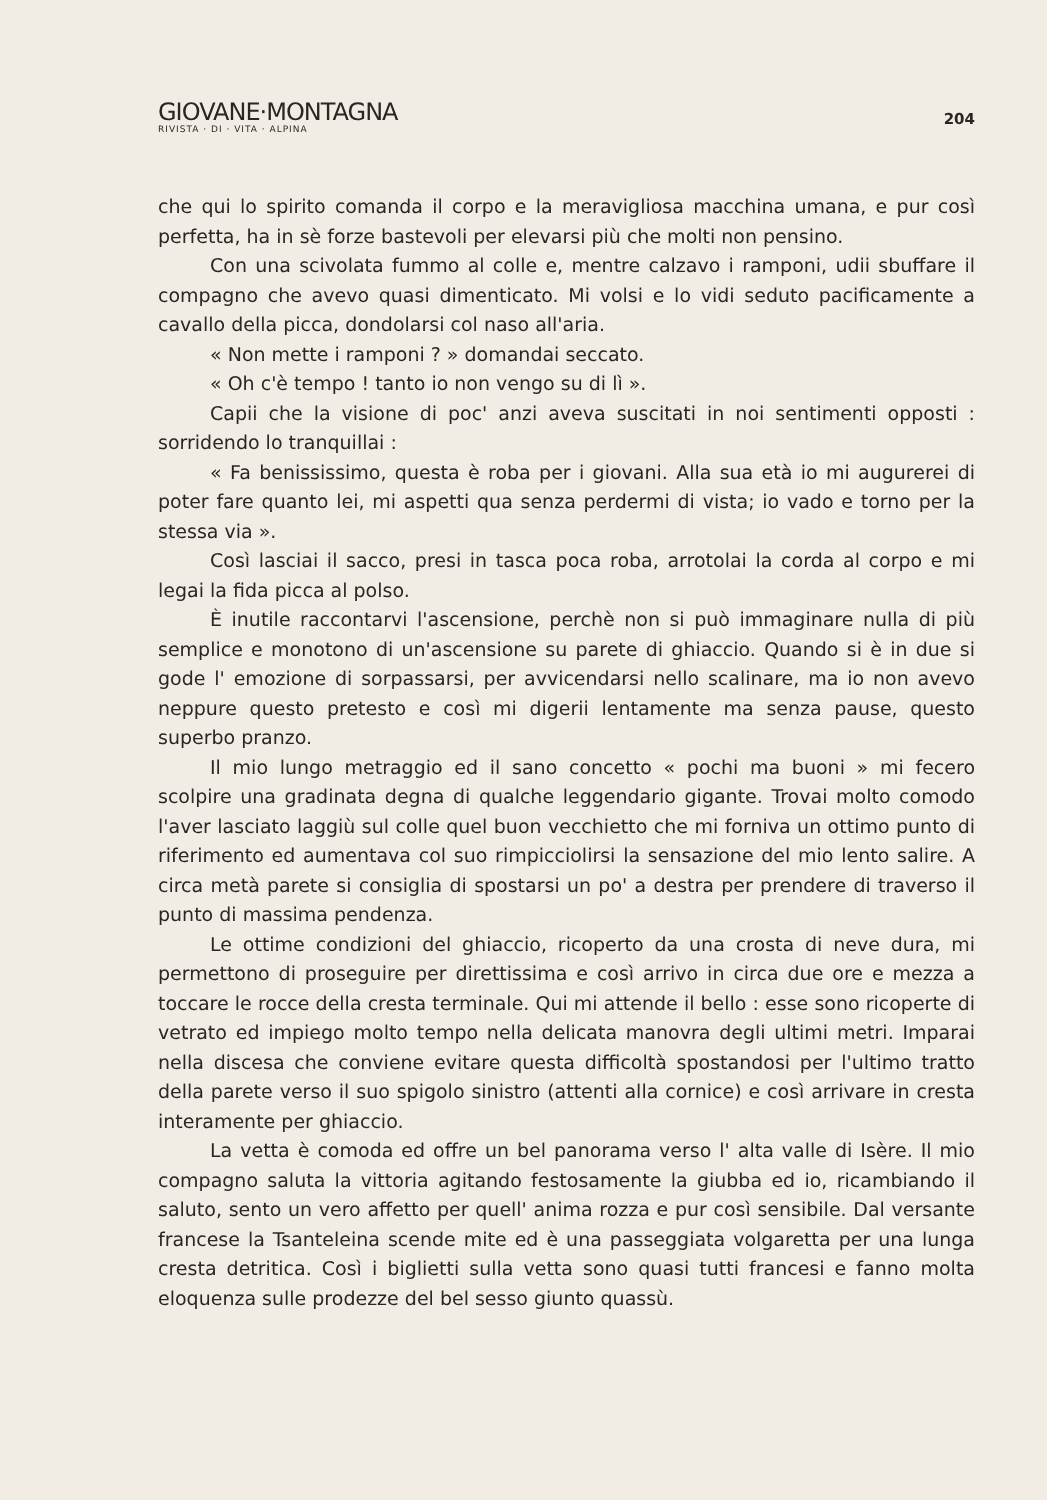GIOVANE·MONTAGNA
RIVISTA · DI · VITA · ALPINA
204
che qui lo spirito comanda il corpo e la meravigliosa macchina umana, e pur così perfetta, ha in sè forze bastevoli per elevarsi più che molti non pensino.
Con una scivolata fummo al colle e, mentre calzavo i ramponi, udii sbuffare il compagno che avevo quasi dimenticato. Mi volsi e lo vidi seduto pacificamente a cavallo della picca, dondolarsi col naso all'aria.
« Non mette i ramponi ? » domandai seccato.
« Oh c'è tempo ! tanto io non vengo su di lì ».
Capii che la visione di poc' anzi aveva suscitati in noi sentimenti opposti : sorridendo lo tranquillai :
« Fa benississimo, questa è roba per i giovani. Alla sua età io mi augurerei di poter fare quanto lei, mi aspetti qua senza perdermi di vista; io vado e torno per la stessa via ».
Così lasciai il sacco, presi in tasca poca roba, arrotolai la corda al corpo e mi legai la fida picca al polso.
È inutile raccontarvi l'ascensione, perchè non si può immaginare nulla di più semplice e monotono di un'ascensione su parete di ghiaccio. Quando si è in due si gode l' emozione di sorpassarsi, per avvicendarsi nello scalinare, ma io non avevo neppure questo pretesto e così mi digerii lentamente ma senza pause, questo superbo pranzo.
Il mio lungo metraggio ed il sano concetto « pochi ma buoni » mi fecero scolpire una gradinata degna di qualche leggendario gigante. Trovai molto comodo l'aver lasciato laggiù sul colle quel buon vecchietto che mi forniva un ottimo punto di riferimento ed aumentava col suo rimpicciolirsi la sensazione del mio lento salire. A circa metà parete si consiglia di spostarsi un po' a destra per prendere di traverso il punto di massima pendenza.
Le ottime condizioni del ghiaccio, ricoperto da una crosta di neve dura, mi permettono di proseguire per direttissima e così arrivo in circa due ore e mezza a toccare le rocce della cresta terminale. Qui mi attende il bello : esse sono ricoperte di vetrato ed impiego molto tempo nella delicata manovra degli ultimi metri. Imparai nella discesa che conviene evitare questa difficoltà spostandosi per l'ultimo tratto della parete verso il suo spigolo sinistro (attenti alla cornice) e così arrivare in cresta interamente per ghiaccio.
La vetta è comoda ed offre un bel panorama verso l' alta valle di Isère. Il mio compagno saluta la vittoria agitando festosamente la giubba ed io, ricambiando il saluto, sento un vero affetto per quell' anima rozza e pur così sensibile. Dal versante francese la Tsanteleina scende mite ed è una passeggiata volgaretta per una lunga cresta detritica. Così i biglietti sulla vetta sono quasi tutti francesi e fanno molta eloquenza sulle prodezze del bel sesso giunto quassù.